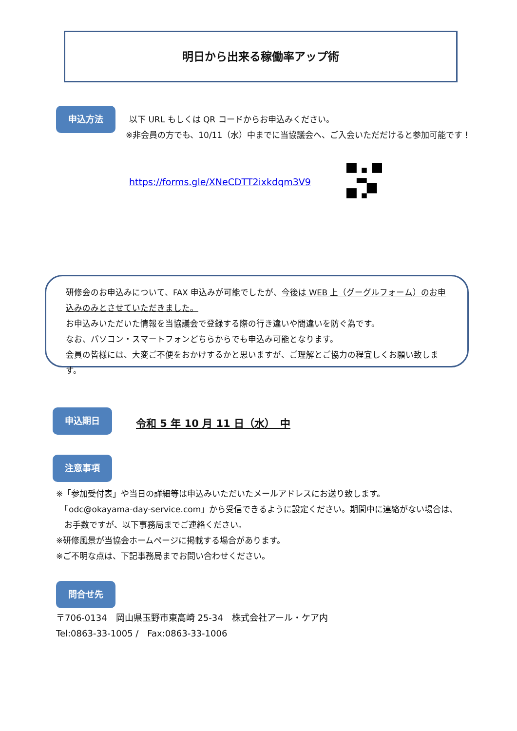明日から出来る稼働率アップ術
申込方法
以下 URL もしくは QR コードからお申込みください。
※非会員の方でも、10/11（水）中までに当協議会へ、ご入会いただだけると参加可能です！
https://forms.gle/XNeCDTT2ixkdqm3V9
研修会のお申込みについて、FAX 申込みが可能でしたが、今後は WEB 上（グーグルフォーム）のお申込みのみとさせていただきました。
お申込みいただいた情報を当協議会で登録する際の行き違いや間違いを防ぐ為です。
なお、パソコン・スマートフォンどちらからでも申込み可能となります。
会員の皆様には、大変ご不便をおかけするかと思いますが、ご理解とご協力の程宜しくお願い致します。
申込期日
令和 5 年 10 月 11 日（水）　中
注意事項
※「参加受付表」や当日の詳細等は申込みいただいたメールアドレスにお送り致します。
　「odc@okayama-day-service.com」から受信できるように設定ください。期間中に連絡がない場合は、
　お手数ですが、以下事務局までご連絡ください。
※研修風景が当協会ホームページに掲載する場合があります。
※ご不明な点は、下記事務局までお問い合わせください。
問合せ先
〒706-0134　岡山県玉野市東高崎 25-34　株式会社アール・ケア内
Tel:0863-33-1005 /　Fax:0863-33-1006